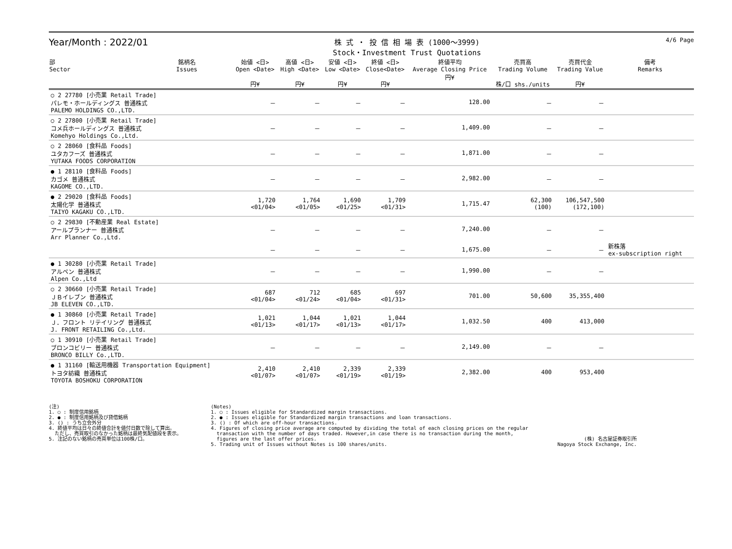Year/Month : 2022/01
株 式 ・ 投 信 相 場 表 (1000～3999)
Stock・Investment Trust Quotations
4/6 Page
| 部 Sector | 銘柄名 Issues | 始値 <日> Open <Date> 円¥ | 高値 <日> High <Date> 円¥ | 安値 <日> Low <Date> 円¥ | 終値 <日> Close<Date> 円¥ | 終値平均 Average Closing Price 円¥ | 売買高 Trading Volume 株/口 shs./units | 売買代金 Trading Value 円¥ | 備考 Remarks |
| --- | --- | --- | --- | --- | --- | --- | --- | --- | --- |
| ○ 2 27780 [小売業 Retail Trade] パレモ・ホールディングス 普通株式 PALEMO HOLDINGS CO.,LTD. | | － | － | － | － | 128.00 | － | － | |
| ○ 2 27800 [小売業 Retail Trade] コメ兵ホールディングス 普通株式 Komehyo Holdings Co.,Ltd. | | － | － | － | － | 1,409.00 | － | － | |
| ○ 2 28060 [食料品 Foods] ユタカフーズ 普通株式 YUTAKA FOODS CORPORATION | | － | － | － | － | 1,871.00 | － | － | |
| ● 1 28110 [食料品 Foods] カゴメ 普通株式 KAGOME CO.,LTD. | | － | － | － | － | 2,982.00 | － | － | |
| ● 2 29020 [食料品 Foods] 太陽化学 普通株式 TAIYO KAGAKU CO.,LTD. | | 1,720 <01/04> | 1,764 <01/05> | 1,690 <01/25> | 1,709 <01/31> | 1,715.47 | 62,300 (100) | 106,547,500 (172,100) | |
| ○ 2 29830 [不動産業 Real Estate] アールプランナー 普通株式 Arr Planner Co.,Ltd. | | － | － | － | － | 7,240.00 | － | － | |
| | | － | － | － | － | 1,675.00 | － | － | 新株落 ex-subscription right |
| ● 1 30280 [小売業 Retail Trade] アルペン 普通株式 Alpen Co.,Ltd | | － | － | － | － | 1,990.00 | － | － | |
| ○ 2 30660 [小売業 Retail Trade] ＪＢイレブン 普通株式 JB ELEVEN CO.,LTD. | | 687 <01/04> | 712 <01/24> | 685 <01/04> | 697 <01/31> | 701.00 | 50,600 | 35,355,400 | |
| ● 1 30860 [小売業 Retail Trade] Ｊ．フロント リテイリング 普通株式 J. FRONT RETAILING Co.,Ltd. | | 1,021 <01/13> | 1,044 <01/17> | 1,021 <01/13> | 1,044 <01/17> | 1,032.50 | 400 | 413,000 | |
| ○ 1 30910 [小売業 Retail Trade] ブロンコビリー 普通株式 BRONCO BILLY Co.,LTD. | | － | － | － | － | 2,149.00 | － | － | |
| ● 1 31160 [輸送用機器 Transportation Equipment] トヨタ紡織 普通株式 TOYOTA BOSHOKU CORPORATION | | 2,410 <01/07> | 2,410 <01/07> | 2,339 <01/19> | 2,339 <01/19> | 2,382.00 | 400 | 953,400 | |
(注)
1. ○ : 制度信用銘柄
2. ● : 制度信用銘柄及び貸借銘柄
3. () : うち立会外分
4. 終値平均は日々の終値合計を値付日数で除して算出。
ただし、売買取引のなかった銘柄は最終気配値段を表示。
5. 注記のない銘柄の売買単位は100株/口。
(Notes)
1. ○ : Issues eligible for Standardized margin transactions.
2. ● : Issues eligible for Standardized margin transactions and loan transactions.
3. () : Of which are off-hour transactions.
4. Figures of closing price average are computed by dividing the total of each closing prices on the regular
transaction with the number of days traded. However,in case there is no transaction during the month,
figures are the last offer prices.
5. Trading unit of Issues without Notes is 100 shares/units.
(株) 名古屋証券取引所
Nagoya Stock Exchange, Inc.